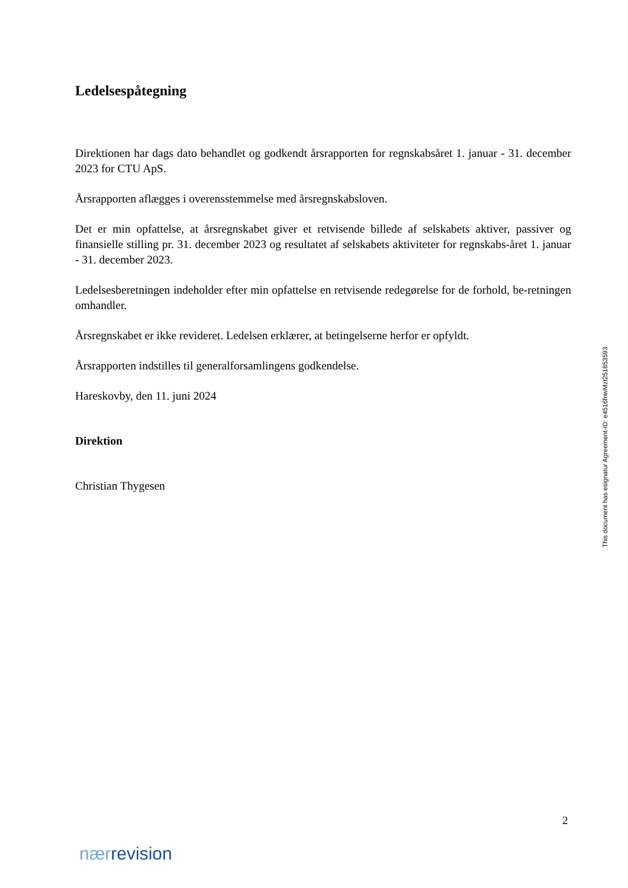Ledelsespåtegning
Direktionen har dags dato behandlet og godkendt årsrapporten for regnskabsåret 1. januar - 31. december 2023 for CTU ApS.
Årsrapporten aflægges i overensstemmelse med årsregnskabsloven.
Det er min opfattelse, at årsregnskabet giver et retvisende billede af selskabets aktiver, passiver og finansielle stilling pr. 31. december 2023 og resultatet af selskabets aktiviteter for regnskabs-året 1. januar - 31. december 2023.
Ledelsesberetningen indeholder efter min opfattelse en retvisende redegørelse for de forhold, be-retningen omhandler.
Årsregnskabet er ikke revideret. Ledelsen erklærer, at betingelserne herfor er opfyldt.
Årsrapporten indstilles til generalforsamlingens godkendelse.
Hareskovby, den 11. juni 2024
Direktion
Christian Thygesen
This document has esignatur Agreement-ID: e4516fnwMzt251853593
2
nær revision